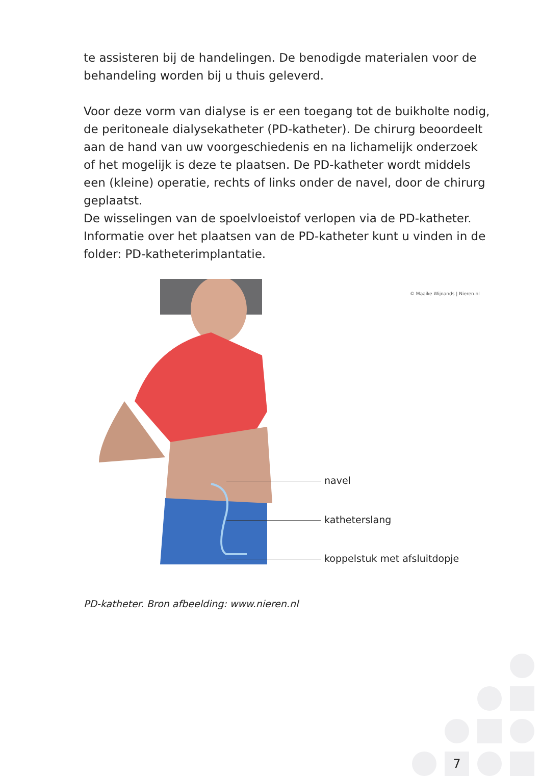te assisteren bij de handelingen. De benodigde materialen voor de behandeling worden bij u thuis geleverd.
Voor deze vorm van dialyse is er een toegang tot de buikholte nodig, de peritoneale dialysekatheter (PD-katheter). De chirurg beoordeelt aan de hand van uw voorgeschiedenis en na lichamelijk onderzoek of het mogelijk is deze te plaatsen. De PD-katheter wordt middels een (kleine) operatie, rechts of links onder de navel, door de chirurg geplaatst.
De wisselingen van de spoelvloeistof verlopen via de PD-katheter. Informatie over het plaatsen van de PD-katheter kunt u vinden in de folder: PD-katheterimplantatie.
© Maaike Wijnands | Nieren.nl
navel
katheterslang
koppelstuk met afsluitdopje
PD-katheter. Bron afbeelding: www.nieren.nl
7